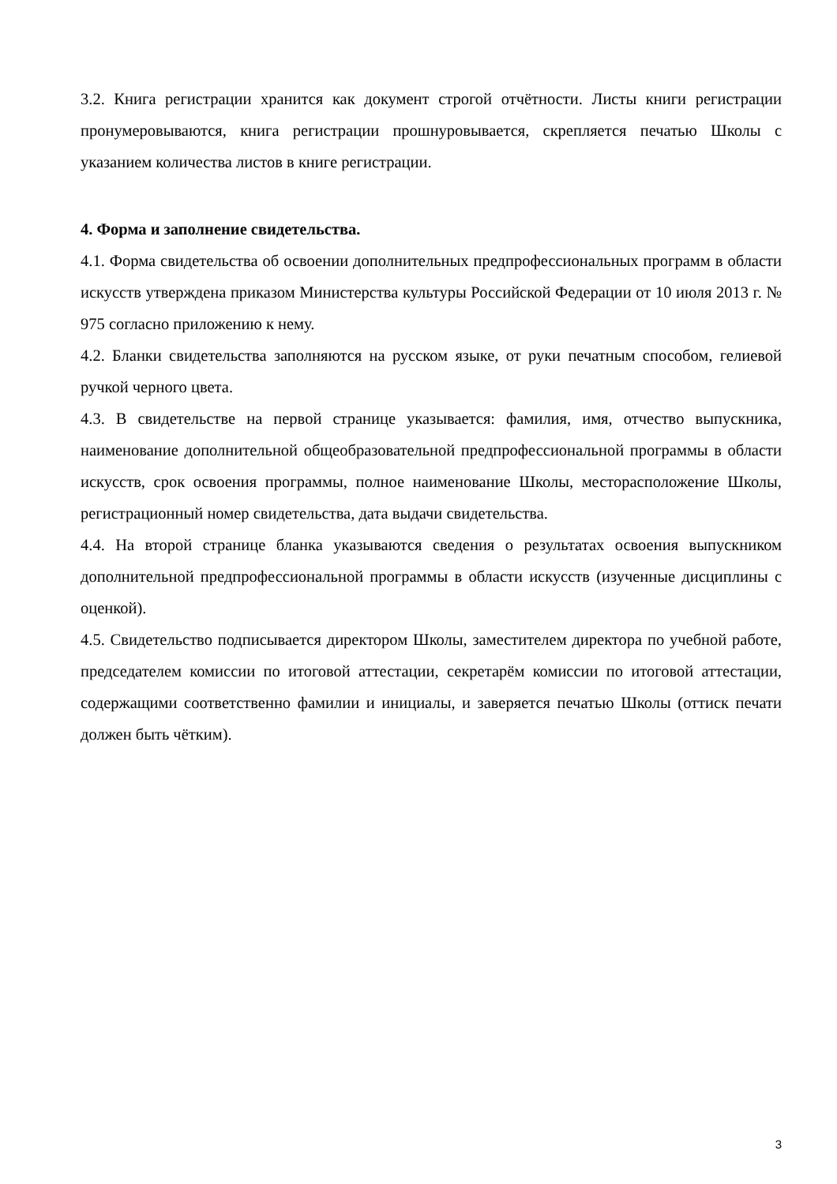3.2. Книга регистрации хранится как документ строгой отчётности. Листы книги регистрации пронумеровываются, книга регистрации прошнуровывается, скрепляется печатью Школы с указанием количества листов в книге регистрации.
4. Форма и заполнение свидетельства.
4.1. Форма свидетельства об освоении дополнительных предпрофессиональных программ в области искусств утверждена приказом Министерства культуры Российской Федерации от 10 июля 2013 г. № 975 согласно приложению к нему.
4.2. Бланки свидетельства заполняются на русском языке, от руки печатным способом, гелиевой ручкой черного цвета.
4.3. В свидетельстве на первой странице указывается: фамилия, имя, отчество выпускника, наименование дополнительной общеобразовательной предпрофессиональной программы в области искусств, срок освоения программы, полное наименование Школы, месторасположение Школы, регистрационный номер свидетельства, дата выдачи свидетельства.
4.4. На второй странице бланка указываются сведения о результатах освоения выпускником дополнительной предпрофессиональной программы в области искусств (изученные дисциплины с оценкой).
4.5. Свидетельство подписывается директором Школы, заместителем директора по учебной работе, председателем комиссии по итоговой аттестации, секретарём комиссии по итоговой аттестации, содержащими соответственно фамилии и инициалы, и заверяется печатью Школы (оттиск печати должен быть чётким).
3